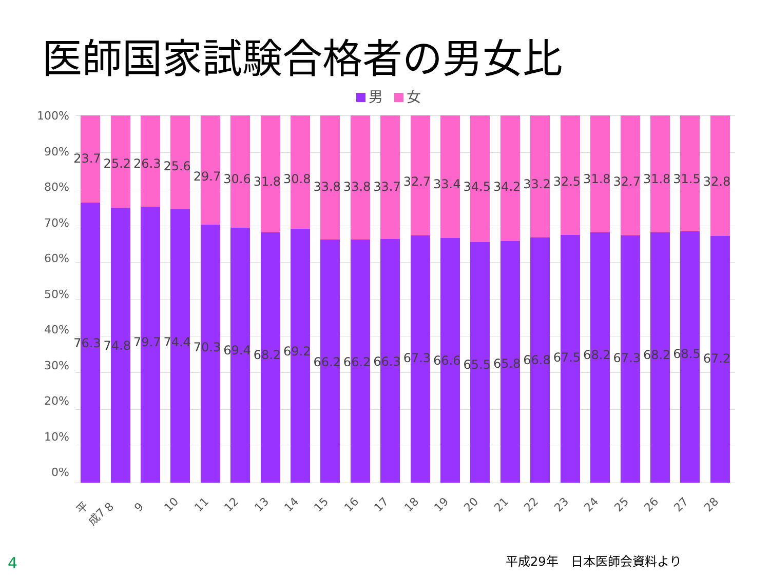医師国家試験合格者の男女比
男 女
100%
90%
80%
70%
60%
50%
40%
30%
20%
10%
0%
23.7
76.3
25.2
74.8
26.3
79.7
25.6
74.4
29.7
70.3
30.6
69.4
31.8
68.2
30.8
69.2
33.8
66.2
33.8
66.2
33.7
66.3
32.7
67.3
33.4
66.6
34.5
65.5
34.2
65.8
33.2
66.8
32.5
67.5
31.8
68.2
32.7
67.3
31.8
68.2
31.5
68.5
32.8
67.2
平成7 8 9 10 11 12 13 14 15 16 17 18 19 20 21 22 23 24 25 26 27 28
平成29年　日本医師会資料より
4